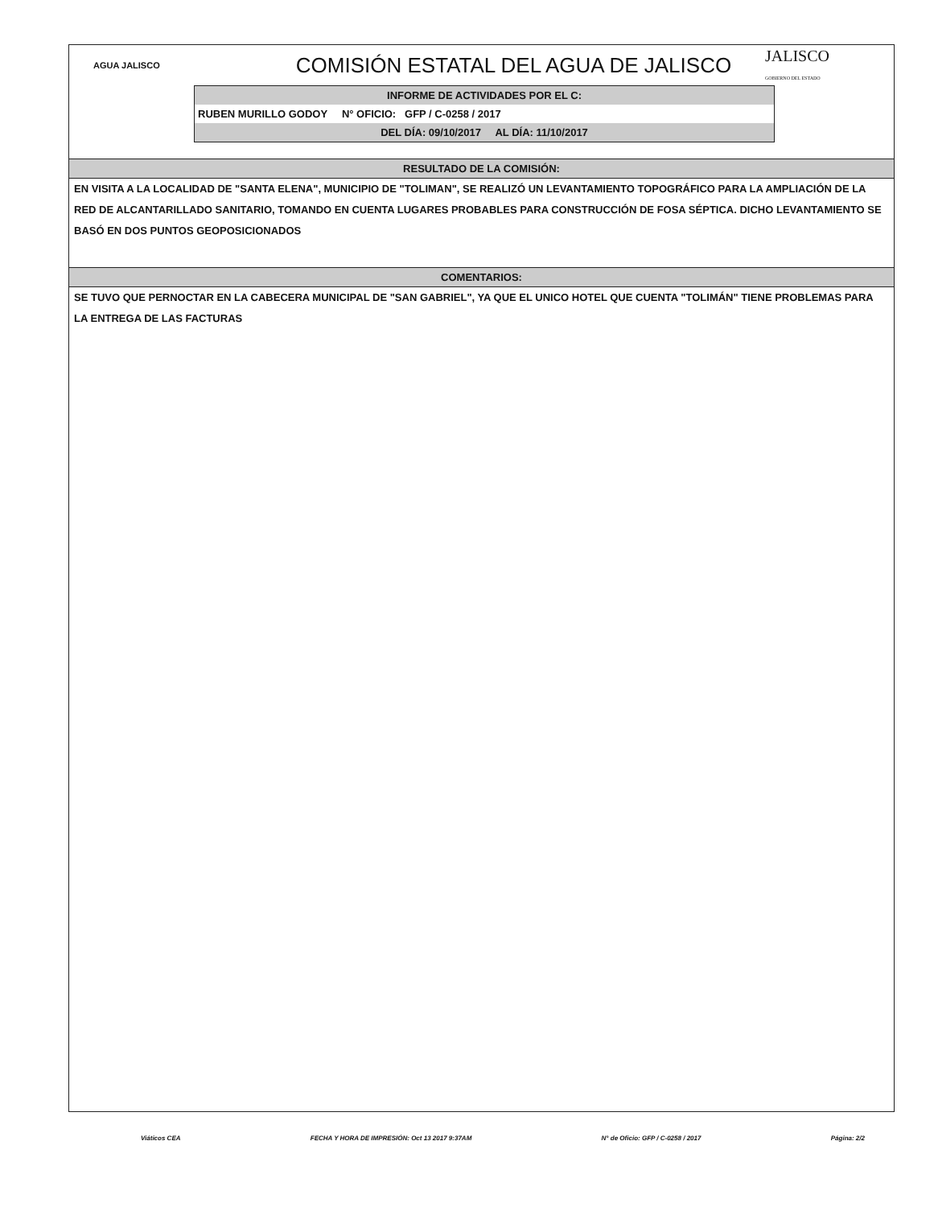AGUA JALISCO
COMISIÓN ESTATAL DEL AGUA DE JALISCO
JALISCO
GOBIERNO DEL ESTADO
INFORME DE ACTIVIDADES POR EL C:
RUBEN MURILLO GODOY N° OFICIO: GFP / C-0258 / 2017
DEL DÍA: 09/10/2017 AL DÍA: 11/10/2017
RESULTADO DE LA COMISIÓN:
EN VISITA A LA LOCALIDAD DE "SANTA ELENA", MUNICIPIO DE "TOLIMAN", SE REALIZÓ UN LEVANTAMIENTO TOPOGRÁFICO PARA LA AMPLIACIÓN DE LA RED DE ALCANTARILLADO SANITARIO, TOMANDO EN CUENTA LUGARES PROBABLES PARA CONSTRUCCIÓN DE FOSA SÉPTICA. DICHO LEVANTAMIENTO SE BASÓ EN DOS PUNTOS GEOPOSICIONADOS
COMENTARIOS:
SE TUVO QUE PERNOCTAR EN LA CABECERA MUNICIPAL DE "SAN GABRIEL", YA QUE EL UNICO HOTEL QUE CUENTA "TOLIMÁN" TIENE PROBLEMAS PARA LA ENTREGA DE LAS FACTURAS
Viáticos CEA FECHA Y HORA DE IMPRESIÓN: Oct 13 2017 9:37AM N° de Oficio: GFP / C-0258 / 2017 Página: 2/2